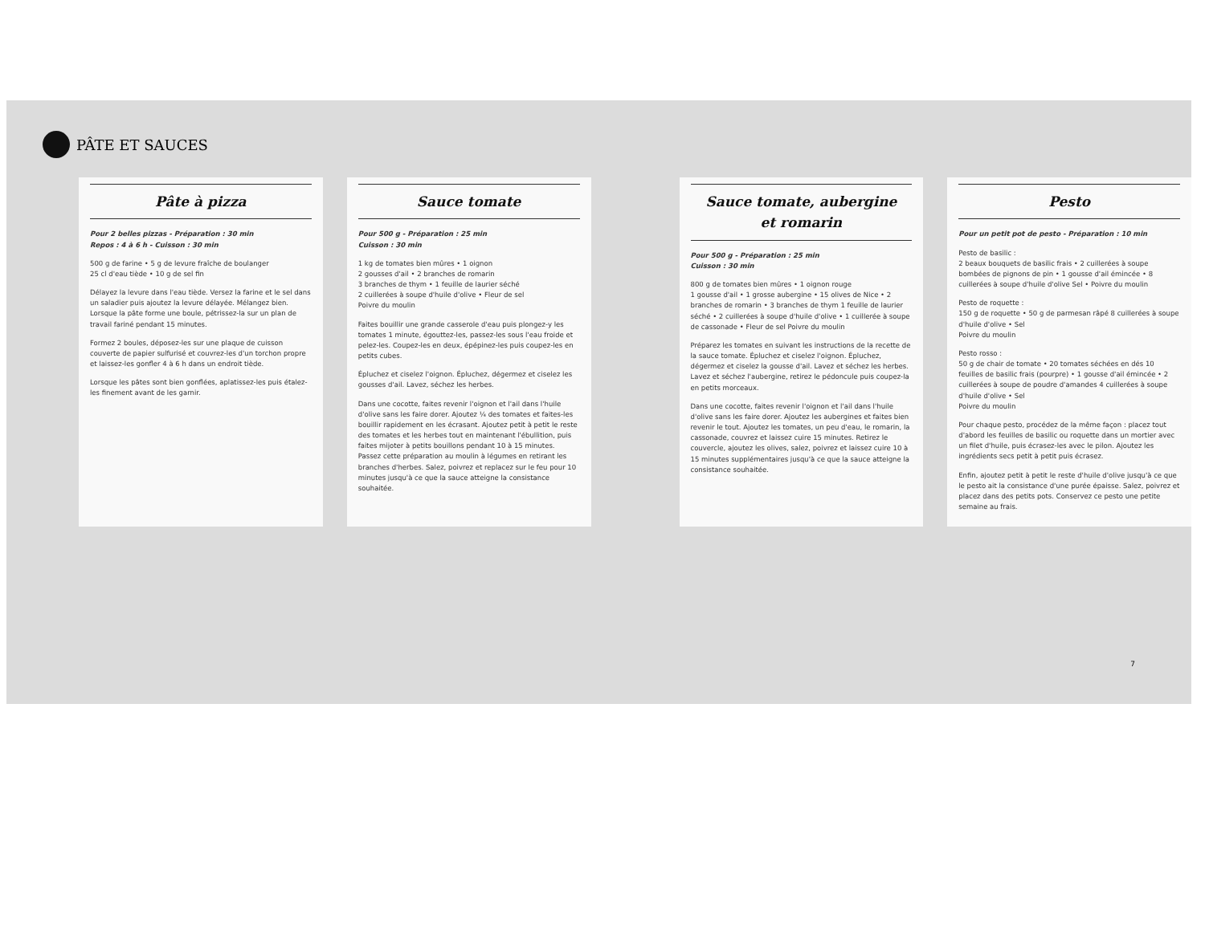PÂTE ET SAUCES
Pâte à pizza
Pour 2 belles pizzas - Préparation : 30 min
Repos : 4 à 6 h - Cuisson : 30 min
500 g de farine • 5 g de levure fraîche de boulanger
25 cl d'eau tiède • 10 g de sel fin
Délayez la levure dans l'eau tiède. Versez la farine et le sel dans un saladier puis ajoutez la levure délayée. Mélangez bien. Lorsque la pâte forme une boule, pétrissez-la sur un plan de travail fariné pendant 15 minutes.
Formez 2 boules, déposez-les sur une plaque de cuisson couverte de papier sulfurisé et couvrez-les d'un torchon propre et laissez-les gonfler 4 à 6 h dans un endroit tiède.
Lorsque les pâtes sont bien gonflées, aplatissez-les puis étalez-les finement avant de les garnir.
Sauce tomate
Pour 500 g - Préparation : 25 min
Cuisson : 30 min
1 kg de tomates bien mûres • 1 oignon
2 gousses d'ail • 2 branches de romarin
3 branches de thym • 1 feuille de laurier séché
2 cuillerées à soupe d'huile d'olive • Fleur de sel
Poivre du moulin
Faites bouillir une grande casserole d'eau puis plongez-y les tomates 1 minute, égouttez-les, passez-les sous l'eau froide et pelez-les. Coupez-les en deux, épépinez-les puis coupez-les en petits cubes.
Épluchez et ciselez l'oignon. Épluchez, dégermez et ciselez les gousses d'ail. Lavez, séchez les herbes.
Dans une cocotte, faites revenir l'oignon et l'ail dans l'huile d'olive sans les faire dorer. Ajoutez ¼ des tomates et faites-les bouillir rapidement en les écrasant. Ajoutez petit à petit le reste des tomates et les herbes tout en maintenant l'ébullition, puis faites mijoter à petits bouillons pendant 10 à 15 minutes. Passez cette préparation au moulin à légumes en retirant les branches d'herbes. Salez, poivrez et replacez sur le feu pour 10 minutes jusqu'à ce que la sauce atteigne la consistance souhaitée.
Sauce tomate, aubergine
et romarin
Pour 500 g - Préparation : 25 min
Cuisson : 30 min
800 g de tomates bien mûres • 1 oignon rouge
1 gousse d'ail • 1 grosse aubergine • 15 olives de Nice • 2 branches de romarin • 3 branches de thym 1 feuille de laurier séché • 2 cuillerées à soupe d'huile d'olive • 1 cuillerée à soupe de cassonade • Fleur de sel Poivre du moulin
Préparez les tomates en suivant les instructions de la recette de la sauce tomate. Épluchez et ciselez l'oignon. Épluchez, dégermez et ciselez la gousse d'ail. Lavez et séchez les herbes. Lavez et séchez l'aubergine, retirez le pédoncule puis coupez-la en petits morceaux.
Dans une cocotte, faites revenir l'oignon et l'ail dans l'huile d'olive sans les faire dorer. Ajoutez les aubergines et faites bien revenir le tout. Ajoutez les tomates, un peu d'eau, le romarin, la cassonade, couvrez et laissez cuire 15 minutes. Retirez le couvercle, ajoutez les olives, salez, poivrez et laissez cuire 10 à 15 minutes supplémentaires jusqu'à ce que la sauce atteigne la consistance souhaitée.
Pesto
Pour un petit pot de pesto - Préparation : 10 min
Pesto de basilic :
2 beaux bouquets de basilic frais • 2 cuillerées à soupe bombées de pignons de pin • 1 gousse d'ail émincée • 8 cuillerées à soupe d'huile d'olive Sel • Poivre du moulin
Pesto de roquette :
150 g de roquette • 50 g de parmesan râpé 8 cuillerées à soupe d'huile d'olive • Sel
Poivre du moulin
Pesto rosso :
50 g de chair de tomate • 20 tomates séchées en dés 10 feuilles de basilic frais (pourpre) • 1 gousse d'ail émincée • 2 cuillerées à soupe de poudre d'amandes 4 cuillerées à soupe d'huile d'olive • Sel
Poivre du moulin
Pour chaque pesto, procédez de la même façon : placez tout d'abord les feuilles de basilic ou roquette dans un mortier avec un filet d'huile, puis écrasez-les avec le pilon. Ajoutez les ingrédients secs petit à petit puis écrasez.
Enfin, ajoutez petit à petit le reste d'huile d'olive jusqu'à ce que le pesto ait la consistance d'une purée épaisse. Salez, poivrez et placez dans des petits pots. Conservez ce pesto une petite semaine au frais.
7